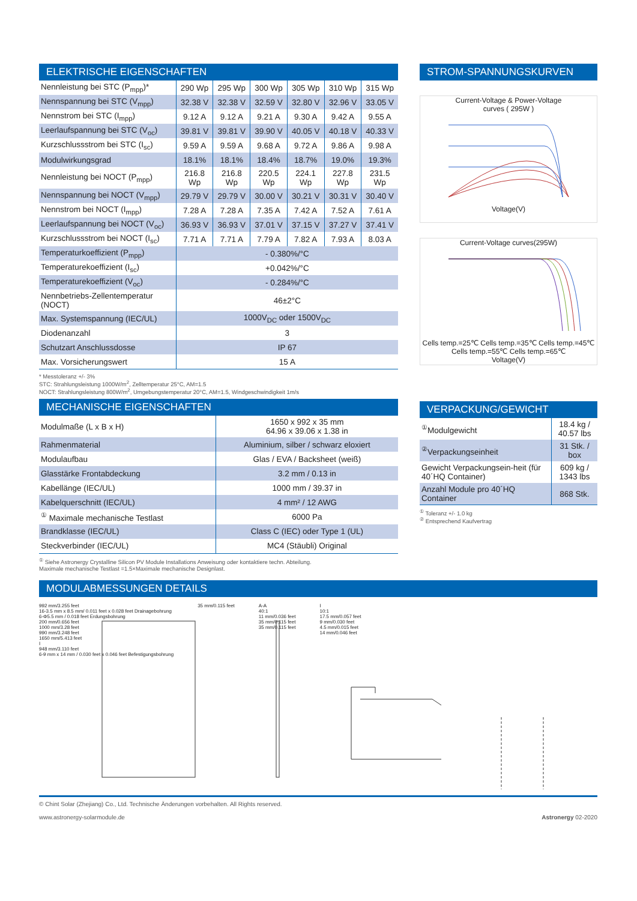ELEKTRISCHE EIGENSCHAFTEN
| Nennleistung bei STC (P<sub>mpp</sub>)* | 290 Wp | 295 Wp | 300 Wp | 305 Wp | 310 Wp | 315 Wp |
| Nennspannung bei STC (V<sub>mpp</sub>) | 32.38 V | 32.38 V | 32.59 V | 32.80 V | 32.96 V | 33.05 V |
| Nennstrom bei STC (I<sub>mpp</sub>) | 9.12 A | 9.12 A | 9.21 A | 9.30 A | 9.42 A | 9.55 A |
| Leerlaufspannung bei STC (V<sub>oc</sub>) | 39.81 V | 39.81 V | 39.90 V | 40.05 V | 40.18 V | 40.33 V |
| Kurzschlussstrom bei STC (I<sub>sc</sub>) | 9.59 A | 9.59 A | 9.68 A | 9.72 A | 9.86 A | 9.98 A |
| Modulwirkungsgrad | 18.1% | 18.1% | 18.4% | 18.7% | 19.0% | 19.3% |
| Nennleistung bei NOCT (P<sub>mpp</sub>) | 216.8 Wp | 216.8 Wp | 220.5 Wp | 224.1 Wp | 227.8 Wp | 231.5 Wp |
| Nennspannung bei NOCT (V<sub>mpp</sub>) | 29.79 V | 29.79 V | 30.00 V | 30.21 V | 30.31 V | 30.40 V |
| Nennstrom bei NOCT (I<sub>mpp</sub>) | 7.28 A | 7.28 A | 7.35 A | 7.42 A | 7.52 A | 7.61 A |
| Leerlaufspannung bei NOCT (V<sub>oc</sub>) | 36.93 V | 36.93 V | 37.01 V | 37.15 V | 37.27 V | 37.41 V |
| Kurzschlussstrom bei NOCT (I<sub>sc</sub>) | 7.71 A | 7.71 A | 7.79 A | 7.82 A | 7.93 A | 8.03 A |
| Temperaturkoeffizient (P<sub>mpp</sub>) | - 0.380%/°C | | | | | |
| Temperaturekoeffizient (I<sub>sc</sub>) | +0.042%/°C | | | | | |
| Temperaturekoeffizient (V<sub>oc</sub>) | - 0.284%/°C | | | | | |
| Nennbetriebs-Zellentemperatur (NOCT) | 46±2°C | | | | | |
| Max. Systemspannung (IEC/UL) | 1000V<sub>DC</sub> oder 1500V<sub>DC</sub> | | | | | |
| Diodenanzahl | 3 | | | | | |
| Schutzart Anschlussdosse | IP 67 | | | | | |
| Max. Vorsicherungswert | 15 A | | | | | |
* Messtoleranz +/- 3%
STC: Strahlungsleistung 1000W/m<sup>2</sup>, Zelltemperatur 25°C, AM=1.5
NOCT: Strahlungsleistung 800W/m<sup>2</sup>, Umgebungstemperatur 20°C, AM=1.5, Windgeschwindigkeit 1m/s
MECHANISCHE EIGENSCHAFTEN
| Modulmaße (L x B x H) | 1650 x 992 x 35 mm 64.96 x 39.06 x 1.38 in |
| Rahmenmaterial | Aluminium, silber / schwarz eloxiert |
| Modulaufbau | Glas / EVA / Backsheet (weiß) |
| Glasstärke Frontabdeckung | 3.2 mm / 0.13 in |
| Kabellänge (IEC/UL) | 1000 mm / 39.37 in |
| Kabelquerschnitt (IEC/UL) | 4 mm² / 12 AWG |
| <sup>①</sup> Maximale mechanische Testlast | 6000 Pa |
| Brandklasse (IEC/UL) | Class C (IEC) oder Type 1 (UL) |
| Steckverbinder (IEC/UL) | MC4 (Stäubli) Original |
<sup>①</sup> Siehe Astronergy Crystalline Silicon PV Module Installations Anweisung oder kontaktiere techn. Abteilung.
Maximale mechanische Testlast =1.5×Maximale mechanische Designlast.
STROM-SPANNUNGSKURVEN
Current-Voltage & Power-Voltage
curves ( 295W )
Voltage(V)
Current-Voltage curves(295W)
Cells temp.=25℃ Cells temp.=35℃ Cells temp.=45℃ Cells temp.=55℃ Cells temp.=65℃
Voltage(V)
VERPACKUNG/GEWICHT
| <sup>①</sup>Modulgewicht | 18.4 kg / 40.57 lbs |
| <sup>②</sup>Verpackungseinheit | 31 Stk. / box |
| Gewicht Verpackungsein-heit (für 40´HQ Container) | 609 kg / 1343 lbs |
| Anzahl Module pro 40´HQ Container | 868 Stk. |
<sup>①</sup> Toleranz +/- 1.0 kg
<sup>②</sup> Entsprechend Kaufvertrag
MODULABMESSUNGEN DETAILS
992 mm/3.255 feet
16-3.5 mm x 8.5 mm/ 0.011 feet x 0.028 feet Drainagebohrung
6-Φ5.5 mm / 0.018 feet Erdungsbohrung
200 mm/0.656 feet
1000 mm/3.28 feet
990 mm/3.248 feet
1650 mm/5.413 feet
I
948 mm/3.110 feet
6-9 mm x 14 mm / 0.030 feet x 0.046 feet Befestigungsbohrung
35 mm/0.115 feet A-A
40:1
11 mm/0.036 feet
35 mm/0.115 feet
35 mm/0.115 feet
I
10:1
17.5 mm/0.057 feet
9 mm/0.030 feet
4.5 mm/0.015 feet
14 mm/0.046 feet
© Chint Solar (Zhejiang) Co., Ltd. Technische Änderungen vorbehalten. All Rights reserved.
www.astronergy-solarmodule.de Astronergy 02-2020